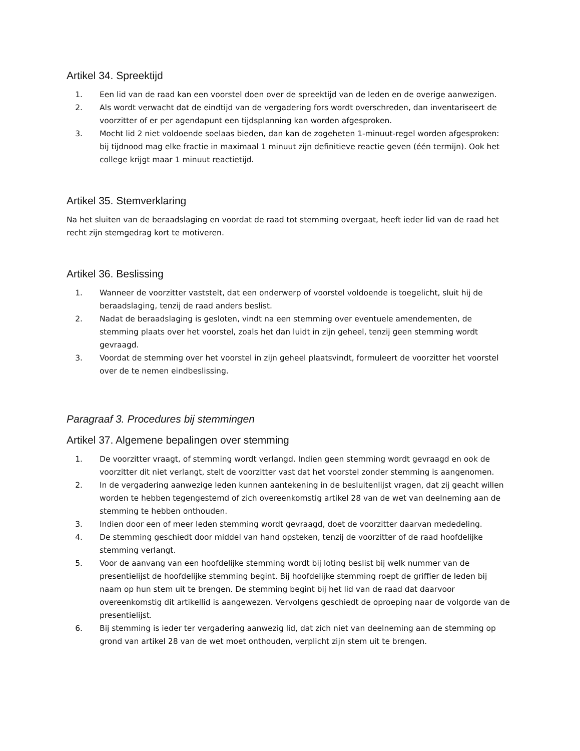Artikel 34. Spreektijd
1. Een lid van de raad kan een voorstel doen over de spreektijd van de leden en de overige aanwezigen.
2. Als wordt verwacht dat de eindtijd van de vergadering fors wordt overschreden, dan inventariseert de voorzitter of er per agendapunt een tijdsplanning kan worden afgesproken.
3. Mocht lid 2 niet voldoende soelaas bieden, dan kan de zogeheten 1-minuut-regel worden afgesproken: bij tijdnood mag elke fractie in maximaal 1 minuut zijn definitieve reactie geven (één termijn). Ook het college krijgt maar 1 minuut reactietijd.
Artikel 35. Stemverklaring
Na het sluiten van de beraadslaging en voordat de raad tot stemming overgaat, heeft ieder lid van de raad het recht zijn stemgedrag kort te motiveren.
Artikel 36. Beslissing
1. Wanneer de voorzitter vaststelt, dat een onderwerp of voorstel voldoende is toegelicht, sluit hij de beraadslaging, tenzij de raad anders beslist.
2. Nadat de beraadslaging is gesloten, vindt na een stemming over eventuele amendementen, de stemming plaats over het voorstel, zoals het dan luidt in zijn geheel, tenzij geen stemming wordt gevraagd.
3. Voordat de stemming over het voorstel in zijn geheel plaatsvindt, formuleert de voorzitter het voorstel over de te nemen eindbeslissing.
Paragraaf 3. Procedures bij stemmingen
Artikel 37. Algemene bepalingen over stemming
1. De voorzitter vraagt, of stemming wordt verlangd. Indien geen stemming wordt gevraagd en ook de voorzitter dit niet verlangt, stelt de voorzitter vast dat het voorstel zonder stemming is aangenomen.
2. In de vergadering aanwezige leden kunnen aantekening in de besluitenlijst vragen, dat zij geacht willen worden te hebben tegengestemd of zich overeenkomstig artikel 28 van de wet van deelneming aan de stemming te hebben onthouden.
3. Indien door een of meer leden stemming wordt gevraagd, doet de voorzitter daarvan mededeling.
4. De stemming geschiedt door middel van hand opsteken, tenzij de voorzitter of de raad hoofdelijke stemming verlangt.
5. Voor de aanvang van een hoofdelijke stemming wordt bij loting beslist bij welk nummer van de presentielijst de hoofdelijke stemming begint. Bij hoofdelijke stemming roept de griffier de leden bij naam op hun stem uit te brengen. De stemming begint bij het lid van de raad dat daarvoor overeenkomstig dit artikellid is aangewezen. Vervolgens geschiedt de oproeping naar de volgorde van de presentielijst.
6. Bij stemming is ieder ter vergadering aanwezig lid, dat zich niet van deelneming aan de stemming op grond van artikel 28 van de wet moet onthouden, verplicht zijn stem uit te brengen.